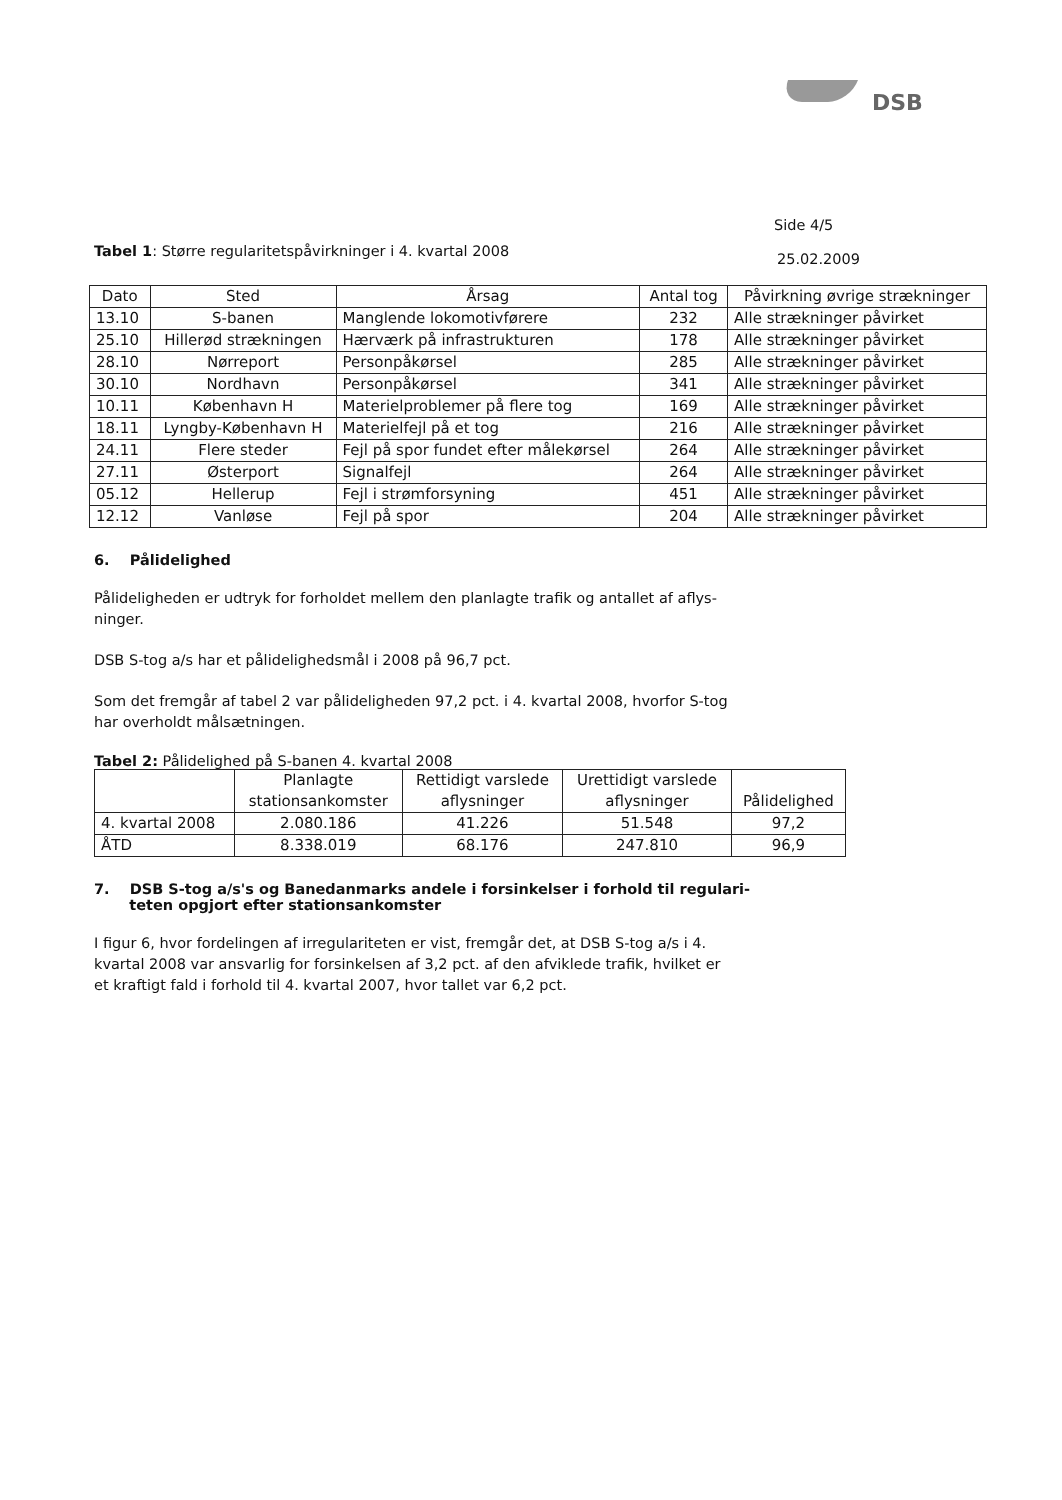DSB
Side 4/5
Tabel 1: Større regularitetspåvirkninger i 4. kvartal 2008
25.02.2009
| Dato | Sted | Årsag | Antal tog | Påvirkning øvrige strækninger |
| --- | --- | --- | --- | --- |
| 13.10 | S-banen | Manglende lokomotivførere | 232 | Alle strækninger påvirket |
| 25.10 | Hillerød strækningen | Hærværk på infrastrukturen | 178 | Alle strækninger påvirket |
| 28.10 | Nørreport | Personpåkørsel | 285 | Alle strækninger påvirket |
| 30.10 | Nordhavn | Personpåkørsel | 341 | Alle strækninger påvirket |
| 10.11 | København H | Materielproblemer på flere tog | 169 | Alle strækninger påvirket |
| 18.11 | Lyngby-København H | Materielfejl på et tog | 216 | Alle strækninger påvirket |
| 24.11 | Flere steder | Fejl på spor fundet efter målekørsel | 264 | Alle strækninger påvirket |
| 27.11 | Østerport | Signalfejl | 264 | Alle strækninger påvirket |
| 05.12 | Hellerup | Fejl i strømforsyning | 451 | Alle strækninger påvirket |
| 12.12 | Vanløse | Fejl på spor | 204 | Alle strækninger påvirket |
6. Pålidelighed
Påli­deligheden er udtryk for forholdet mellem den planlagte trafik og antallet af aflys-ninger.
DSB S-tog a/s har et pålidelighedsmål i 2008 på 96,7 pct.
Som det fremgår af tabel 2 var pålideligheden 97,2 pct. i 4. kvartal 2008, hvorfor S-tog har overholdt målsætningen.
Tabel 2: Pålidelighed på S-banen 4. kvartal 2008
| | Planlagte stationsankomster | Rettidigt varslede aflysninger | Urettidigt varslede aflysninger | Pålidelighed |
| --- | --- | --- | --- | --- |
| 4. kvartal 2008 | 2.080.186 | 41.226 | 51.548 | 97,2 |
| ÅTD | 8.338.019 | 68.176 | 247.810 | 96,9 |
7. DSB S-tog a/s's og Banedanmarks andele i forsinkelser i forhold til regulari-
teten opgjort efter stationsankomster
I figur 6, hvor fordelingen af irregulariteten er vist, fremgår det, at DSB S-tog a/s i 4. kvartal 2008 var ansvarlig for forsinkelsen af 3,2 pct. af den afviklede trafik, hvilket er et kraftigt fald i forhold til 4. kvartal 2007, hvor tallet var 6,2 pct.